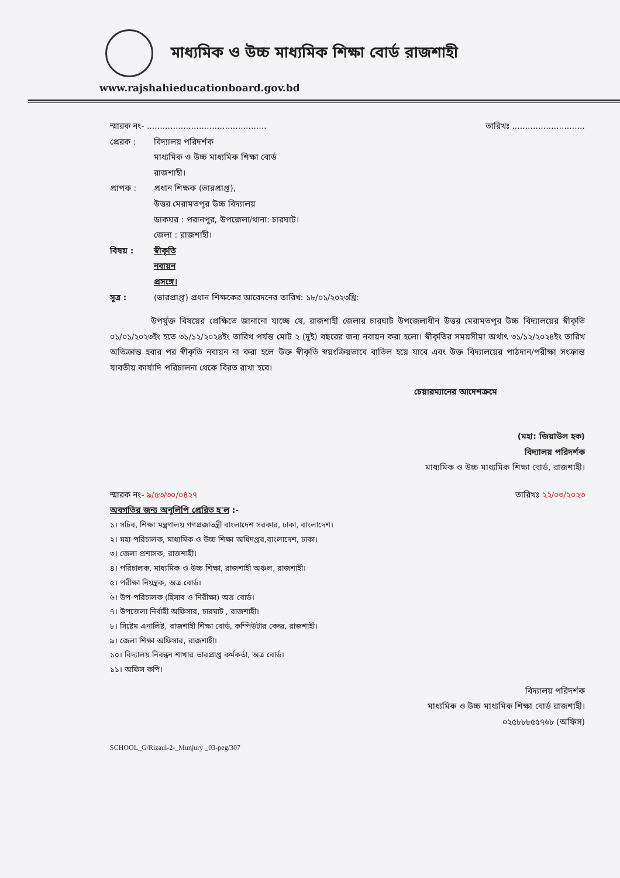মাধ্যমিক ও উচ্চ মাধ্যমিক শিক্ষা বোর্ড রাজশাহী
www.rajshahieducationboard.gov.bd
স্মারক নং- .............................................. তারিখঃ ............................
প্রেরক : বিদ্যালয় পরিদর্শক
মাধ্যমিক ও উচ্চ মাধ্যমিক শিক্ষা বোর্ড
রাজশাহী।
প্রাপক : প্রধান শিক্ষক (ভারপ্রাপ্ত),
উত্তর মেরামতপুর উচ্চ বিদ্যালয়
ডাকঘর : পরানপুর, উপজেলা/থানা: চারঘাট।
জেলা : রাজশাহী।
বিষয় : স্বীকৃতি নবায়ন প্রসঙ্গে।
সূত্র : (ভারপ্রাপ্ত) প্রধান শিক্ষকের আবেদনের তারিখ: ১৮/০১/২০২৩খ্রি:
উপর্যুক্ত বিষয়ের প্রেক্ষিতে জানানো যাচ্ছে যে, রাজশাহী জেলার চারঘাট উপজেলাধীন উত্তর মেরামতপুর উচ্চ বিদ্যালয়ের স্বীকৃতি ০১/০১/২০২৩ইং হতে ৩১/১২/২০২৪ইং তারিখ পর্যন্ত মোট ২ (দুই) বছরের জন্য নবায়ন করা হলো। স্বীকৃতির সময়সীমা অর্থাৎ ৩১/১২/২০২৪ইং তারিখ অতিক্রান্ত হবার পর স্বীকৃতি নবায়ন না করা হলে উক্ত স্বীকৃতি স্বয়ংক্রিয়ভাবে বাতিল হয়ে যাবে এবং উক্ত বিদ্যালয়ের পাঠদান/পরীক্ষা সংক্রান্ত যাবতীয় কার্যাদি পরিচালনা থেকে বিরত রাখা হবে।
চেয়ারম্যানের আদেশক্রমে
(মহা: জিয়াউল হক)
বিদ্যালয় পরিদর্শক
মাধ্যমিক ও উচ্চ মাধ্যমিক শিক্ষা বোর্ড, রাজশাহী।
স্মারক নং- ৯/৫৩/৩০/০৪২৭ তারিখঃ ২২/০৩/২০২৩
অবগতির জন্য অনুলিপি প্রেরিত হ'ল :-
১। সচিব, শিক্ষা মন্ত্রণালয় গণপ্রজাতন্ত্রী বাংলাদেশ সরকার, ঢাকা, বাংলাদেশ।
২। মহা-পরিচালক, মাধ্যমিক ও উচ্চ শিক্ষা অধিদপ্তর,বাংলাদেশ, ঢাকা।
৩। জেলা প্রশাসক, রাজশাহী।
৪। পরিচালক, মাধ্যমিক ও উচ্চ শিক্ষা, রাজশাহী অঞ্চল, রাজশাহী।
৫। পরীক্ষা নিয়ন্ত্রক, অত্র বোর্ড।
৬। উপ-পরিচালক (হিসাব ও নিরীক্ষা) অত্র বোর্ড।
৭। উপজেলা নির্বাহী অফিসার, চারঘাট , রাজশাহী।
৮। সিষ্টেম এনালিষ্ট, রাজশাহী শিক্ষা বোর্ড, কম্পিউটার কেন্দ্র, রাজশাহী।
৯। জেলা শিক্ষা অফিসার, রাজশাহী।
১০। বিদ্যালয় নিবন্ধন শাখার ভারপ্রাপ্ত কর্মকর্তা, অত্র বোর্ড।
১১। অফিস কপি।
বিদ্যালয় পরিদর্শক
মাধ্যমিক ও উচ্চ মাধ্যমিক শিক্ষা বোর্ড রাজশাহী।
০২৫৮৮৮৫৫৭৬৮ (অফিস)
SCHOOL_G/Rizaul-2-_Munjury _03-peg/307